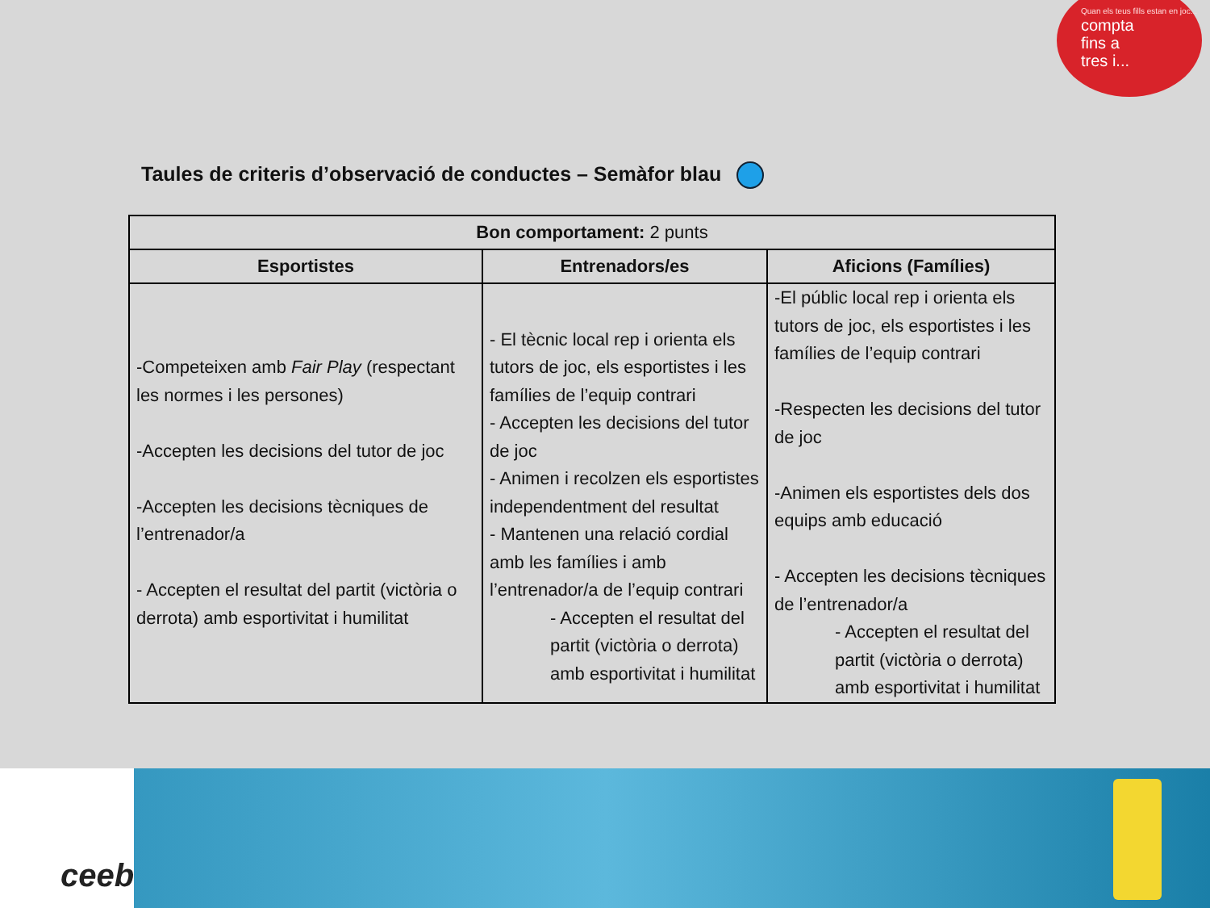Quan els teus fills estan en joc...
compta
fins a
tres i...
Taules de criteris d’observació de conductes – Semàfor blau
| Bon comportament: 2 punts | | |
| --- | --- | --- |
| Esportistes | Entrenadors/es | Aficions (Famílies) |
| -Competeixen amb Fair Play (respectant les normes i les persones) -Accepten les decisions del tutor de joc -Accepten les decisions tècniques de l’entrenador/a - Accepten el resultat del partit (victòria o derrota) amb esportivitat i humilitat | - El tècnic local rep i orienta els tutors de joc, els esportistes i les famílies de l’equip contrari - Accepten les decisions del tutor de joc - Animen i recolzen els esportistes independentment del resultat - Mantenen una relació cordial amb les famílies i amb l’entrenador/a de l’equip contrari - Accepten el resultat del partit (victòria o derrota) amb esportivitat i humilitat | -El públic local rep i orienta els tutors de joc, els esportistes i les famílies de l’equip contrari -Respecten les decisions del tutor de joc -Animen els esportistes dels dos equips amb educació - Accepten les decisions tècniques de l’entrenador/a - Accepten el resultat del partit (victòria o derrota) amb esportivitat i humilitat |
ceeb